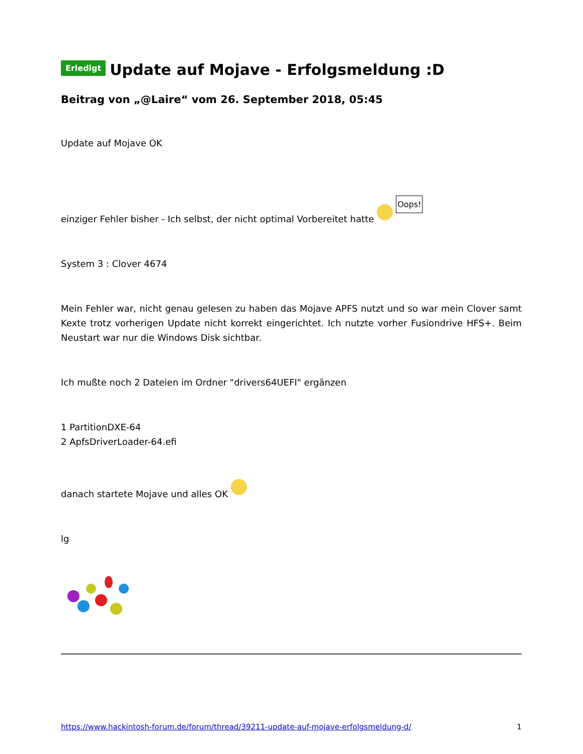Erledigt Update auf Mojave - Erfolgsmeldung :D
Beitrag von „@Laire“ vom 26. September 2018, 05:45
Update auf Mojave OK
einziger Fehler bisher - Ich selbst, der nicht optimal Vorbereitet hatte Oops!
System 3 : Clover 4674
Mein Fehler war, nicht genau gelesen zu haben das Mojave APFS nutzt und so war mein Clover samt Kexte trotz vorherigen Update nicht korrekt eingerichtet. Ich nutzte vorher Fusiondrive HFS+. Beim Neustart war nur die Windows Disk sichtbar.
Ich mußte noch 2 Dateien im Ordner "drivers64UEFI" ergänzen
1 PartitionDXE-64
2 ApfsDriverLoader-64.efi
danach startete Mojave und alles OK
lg
https://www.hackintosh-forum.de/forum/thread/39211-update-auf-mojave-erfolgsmeldung-d/ 1